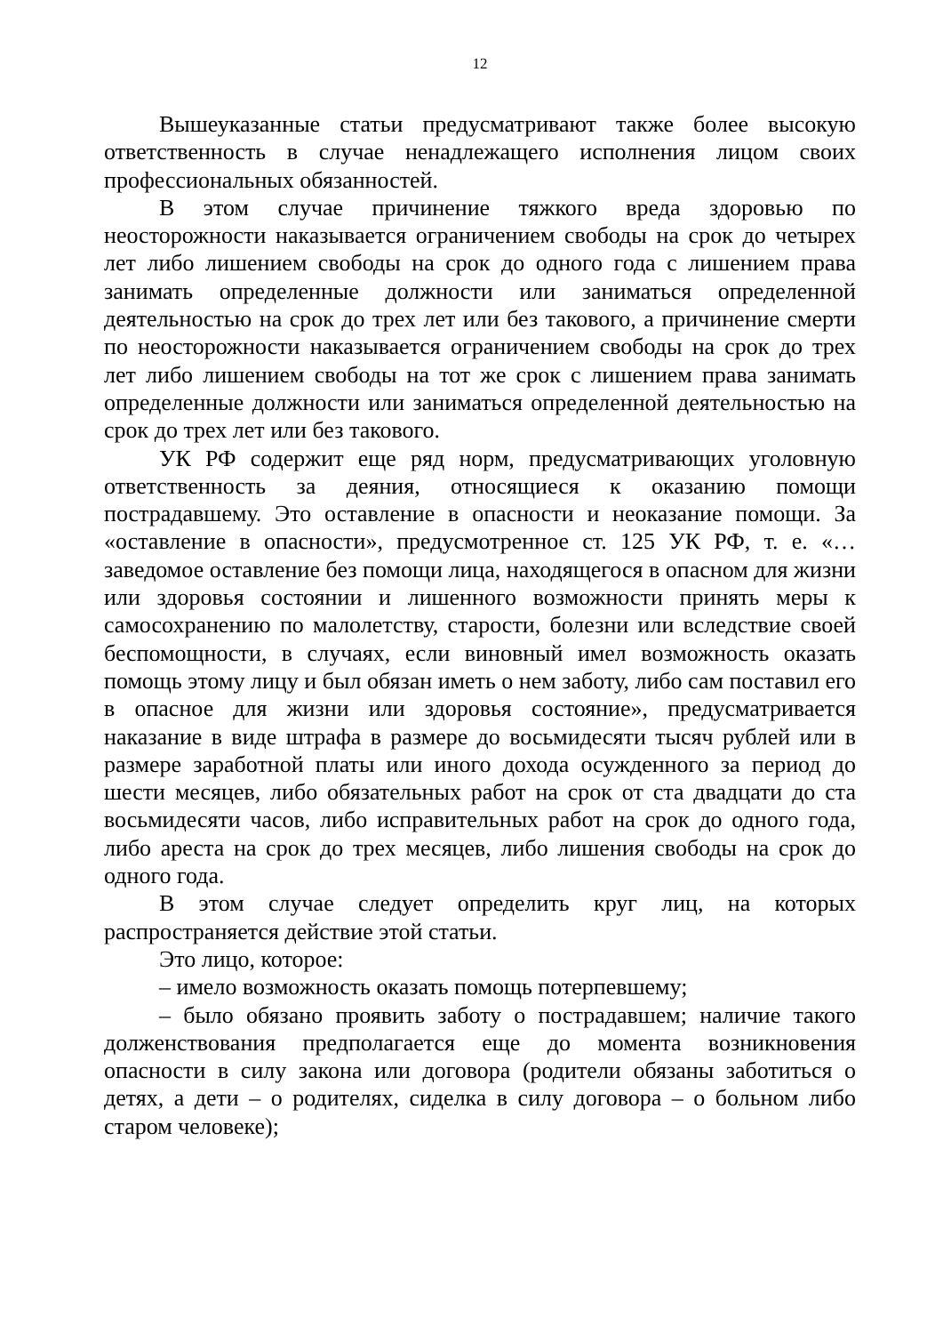12
Вышеуказанные статьи предусматривают также более высокую ответственность в случае ненадлежащего исполнения лицом своих профессиональных обязанностей.
В этом случае причинение тяжкого вреда здоровью по неосторожности наказывается ограничением свободы на срок до четырех лет либо лишением свободы на срок до одного года с лишением права занимать определенные должности или заниматься определенной деятельностью на срок до трех лет или без такового, а причинение смерти по неосторожности наказывается ограничением свободы на срок до трех лет либо лишением свободы на тот же срок с лишением права занимать определенные должности или заниматься определенной деятельностью на срок до трех лет или без такового.
УК РФ содержит еще ряд норм, предусматривающих уголовную ответственность за деяния, относящиеся к оказанию помощи пострадавшему. Это оставление в опасности и неоказание помощи. За «оставление в опасности», предусмотренное ст. 125 УК РФ, т. е. «… заведомое оставление без помощи лица, находящегося в опасном для жизни или здоровья состоянии и лишенного возможности принять меры к самосохранению по малолетству, старости, болезни или вследствие своей беспомощности, в случаях, если виновный имел возможность оказать помощь этому лицу и был обязан иметь о нем заботу, либо сам поставил его в опасное для жизни или здоровья состояние», предусматривается наказание в виде штрафа в размере до восьмидесяти тысяч рублей или в размере заработной платы или иного дохода осужденного за период до шести месяцев, либо обязательных работ на срок от ста двадцати до ста восьмидесяти часов, либо исправительных работ на срок до одного года, либо ареста на срок до трех месяцев, либо лишения свободы на срок до одного года.
В этом случае следует определить круг лиц, на которых распространяется действие этой статьи.
Это лицо, которое:
– имело возможность оказать помощь потерпевшему;
– было обязано проявить заботу о пострадавшем; наличие такого долженствования предполагается еще до момента возникновения опасности в силу закона или договора (родители обязаны заботиться о детях, а дети – о родителях, сиделка в силу договора – о больном либо старом человеке);